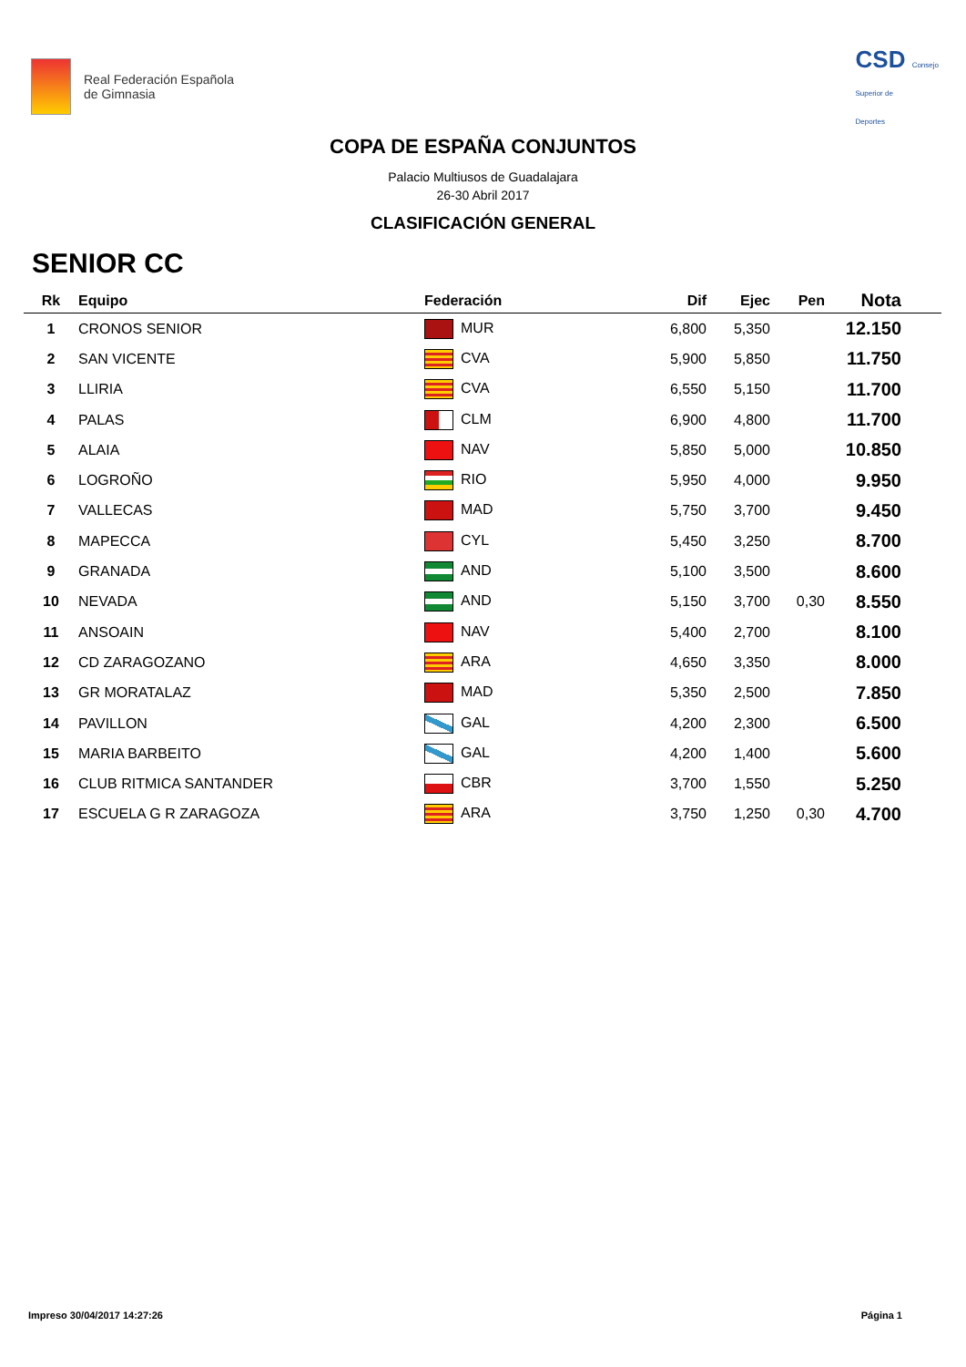Real Federación Española
de Gimnasia
CSD Consejo
Superior de
Deportes
COPA DE ESPAÑA CONJUNTOS
Palacio Multiusos de Guadalajara
26-30 Abril 2017
CLASIFICACIÓN GENERAL
SENIOR CC
| Rk | Equipo | Federación | Dif | Ejec | Pen | Nota |
| --- | --- | --- | --- | --- | --- | --- |
| 1 | CRONOS SENIOR | MUR | 6,800 | 5,350 | | 12.150 |
| 2 | SAN VICENTE | CVA | 5,900 | 5,850 | | 11.750 |
| 3 | LLIRIA | CVA | 6,550 | 5,150 | | 11.700 |
| 4 | PALAS | CLM | 6,900 | 4,800 | | 11.700 |
| 5 | ALAIA | NAV | 5,850 | 5,000 | | 10.850 |
| 6 | LOGROÑO | RIO | 5,950 | 4,000 | | 9.950 |
| 7 | VALLECAS | MAD | 5,750 | 3,700 | | 9.450 |
| 8 | MAPECCA | CYL | 5,450 | 3,250 | | 8.700 |
| 9 | GRANADA | AND | 5,100 | 3,500 | | 8.600 |
| 10 | NEVADA | AND | 5,150 | 3,700 | 0,30 | 8.550 |
| 11 | ANSOAIN | NAV | 5,400 | 2,700 | | 8.100 |
| 12 | CD ZARAGOZANO | ARA | 4,650 | 3,350 | | 8.000 |
| 13 | GR MORATALAZ | MAD | 5,350 | 2,500 | | 7.850 |
| 14 | PAVILLON | GAL | 4,200 | 2,300 | | 6.500 |
| 15 | MARIA BARBEITO | GAL | 4,200 | 1,400 | | 5.600 |
| 16 | CLUB RITMICA SANTANDER | CBR | 3,700 | 1,550 | | 5.250 |
| 17 | ESCUELA G R ZARAGOZA | ARA | 3,750 | 1,250 | 0,30 | 4.700 |
Impreso 30/04/2017 14:27:26 Página 1